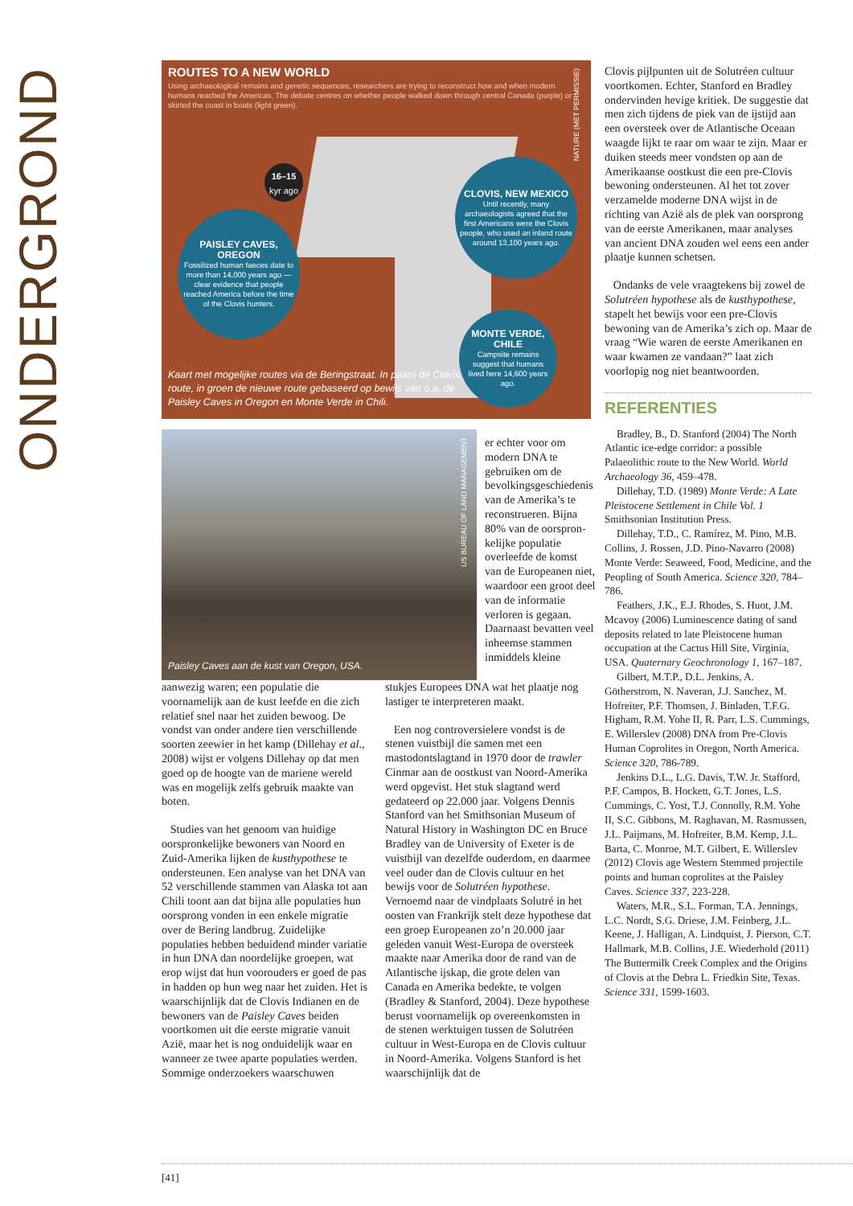ONDERGROND
ROUTES TO A NEW WORLD
Using archaeological remains and genetic sequences, researchers are trying to reconstruct how and when modern humans reached the Americas. The debate centres on whether people walked down through central Canada (purple) or skirted the coast in boats (light green).
16–15
kyr ago
PAISLEY CAVES, OREGON
Fossilized human faeces date to more than 14,000 years ago — clear evidence that people reached America before the time of the Clovis hunters.
CLOVIS, NEW MEXICO
Until recently, many archaeologists agreed that the first Americans were the Clovis people, who used an inland route around 13,100 years ago.
MONTE VERDE, CHILE
Campsite remains suggest that humans lived here 14,600 years ago.
NATURE (MET PERMISSIE)
Kaart met mogelijke routes via de Beringstraat. In paars de Clovis route, in groen de nieuwe route gebaseerd op bewijs van o.a. de Paisley Caves in Oregon en Monte Verde in Chili.
Paisley Caves aan de kust van Oregon, USA.
US BUREAU OF LAND MANAGEMENT
er echter voor om modern DNA te gebruiken om de bevolkingsge­schiedenis van de Amerika’s te recon­strueren. Bijna 80% van de oorspron­kelijke populatie overleefde de komst van de Europeanen niet, waardoor een groot deel van de informatie verloren is gegaan. Daar­naast bevatten veel inheemse stammen inmiddels kleine
aanwezig waren; een populatie die voornamelijk aan de kust leefde en die zich relatief snel naar het zuiden bewoog. De vondst van onder andere tien verschillende soorten zeewier in het kamp (Dillehay et al., 2008) wijst er volgens Dillehay op dat men goed op de hoogte van de mariene wereld was en mogelijk zelfs gebruik maakte van boten.
Studies van het genoom van huidige oorspronkelijke bewoners van Noord en Zuid-Amerika lijken de kusthypo­these te ondersteunen. Een analyse van het DNA van 52 verschillende stammen van Alaska tot aan Chili toont aan dat bijna alle populaties hun oorsprong vonden in een enkele migratie over de Bering landbrug. Zuidelijke populaties hebben beduidend minder variatie in hun DNA dan noordelijke groepen, wat erop wijst dat hun voorouders er goed de pas in hadden op hun weg naar het zuiden. Het is waarschijnlijk dat de Clovis Indianen en de bewoners van de Paisley Caves beiden voortkomen uit die eerste migratie vanuit Azië, maar het is nog onduidelijk waar en wanneer ze twee aparte populaties werden. Sommige onderzoekers waarschuwen
stukjes Europees DNA wat het plaatje nog lastiger te interpreteren maakt.
Een nog controversielere vondst is de stenen vuistbijl die samen met een mastodontslagtand in 1970 door de trawler Cinmar aan de oostkust van Noord-Amerika werd opgevist. Het stuk slagtand werd gedateerd op 22.000 jaar. Volgens Dennis Stanford van het Smithsonian Museum of Natural History in Washington DC en Bruce Bradley van de University of Exeter is de vuistbijl van dezelfde ouder­dom, en daarmee veel ouder dan de Clovis cultuur en het bewijs voor de Solutréen hypothese. Vernoemd naar de vindplaats Solutré in het oosten van Frankrijk stelt deze hypothese dat een groep Europeanen zo’n 20.000 jaar geleden vanuit West-Europa de oversteek maakte naar Amerika door de rand van de Atlantische ijskap, die grote delen van Canada en Amerika bedekte, te volgen (Bradley & Stan­ford, 2004). Deze hypothese berust voornamelijk op overeenkomsten in de stenen werktuigen tussen de Solutréen cultuur in West-Europa en de Clovis cultuur in Noord-Amerika. Volgens Stanford is het waarschijnlijk dat de
Clovis pijlpunten uit de Solutréen cul­tuur voortkomen. Echter, Stanford en Bradley ondervinden hevige kritiek. De suggestie dat men zich tijdens de piek van de ijstijd aan een oversteek over de Atlantische Oceaan waagde lijkt te raar om waar te zijn. Maar er duiken steeds meer vondsten op aan de Amerikaanse oostkust die een pre-Clovis bewo­ning ondersteunen. Al het tot zover verzamelde moderne DNA wijst in de richting van Azië als de plek van oor­sprong van de eerste Amerikanen, maar analyses van ancient DNA zouden wel eens een ander plaatje kunnen schetsen.
Ondanks de vele vraagtekens bij zo­wel de Solutréen hypothese als de kust­hypothese, stapelt het bewijs voor een pre-Clovis bewoning van de Amerika’s zich op. Maar de vraag “Wie waren de eerste Amerikanen en waar kwamen ze vandaan?” laat zich voorlopig nog niet beantwoorden.
REFERENTIES
Bradley, B., D. Stanford (2004) The North Atlantic ice-edge corridor: a possible Palaeolithic route to the New World. World Archaeology 36, 459–478.
Dillehay, T.D. (1989) Monte Verde: A Late Pleistocene Settlement in Chile Vol. 1 Smithsonian Institution Press.
Dillehay, T.D., C. Ramírez, M. Pino, M.B. Collins, J. Rossen, J.D. Pino-Navarro (2008) Monte Verde: Seaweed, Food, Med­icine, and the Peopling of South America. Science 320, 784–786.
Feathers, J.K., E.J. Rhodes, S. Huot, J.M. Mcavoy (2006) Luminescence dating of sand deposits related to late Pleistocene human occupation at the Cactus Hill Site, Virginia, USA. Quaternary Geochronology 1, 167–187.
Gilbert, M.T.P., D.L. Jenkins, A. Götherstrom, N. Naveran, J.J. Sanchez, M. Hofreiter, P.F. Thomsen, J. Binladen, T.F.G. Higham, R.M. Yohe II, R. Parr, L.S. Cummings, E. Willerslev (2008) DNA from Pre-Clovis Human Coprolites in Oregon, North America. Science 320, 786-789.
Jenkins D.L., L.G. Davis, T.W. Jr. Staf­ford, P.F. Campos, B. Hockett, G.T. Jones, L.S. Cummings, C. Yost, T.J. Connolly, R.M. Yohe II, S.C. Gibbons, M. Raghavan, M. Rasmussen, J.L. Paijmans, M. Hofreiter, B.M. Kemp, J.L. Barta, C. Monroe, M.T. Gilbert, E. Willerslev (2012) Clovis age Western Stemmed projectile points and hu­man coprolites at the Paisley Caves. Science 337, 223-228.
Waters, M.R., S.L. Forman, T.A. Jen­nings, L.C. Nordt, S.G. Driese, J.M. Fein­berg, J.L. Keene, J. Halligan, A. Lindquist, J. Pierson, C.T. Hallmark, M.B. Collins, J.E. Wiederhold (2011) The Buttermilk Creek Complex and the Origins of Clovis at the Debra L. Friedkin Site, Texas. Science 331, 1599-1603.
[41]